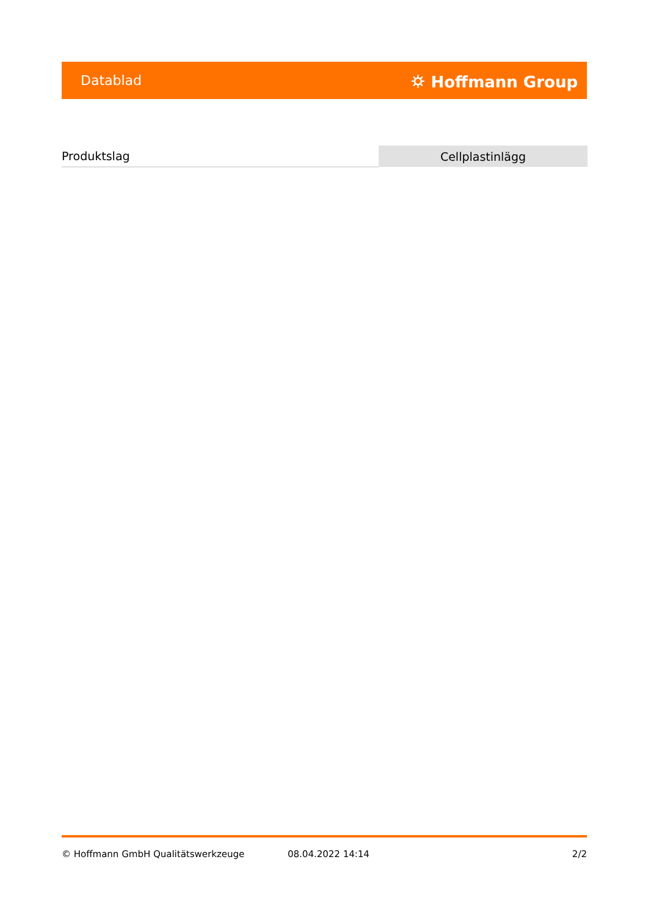Datablad ⛭ Hoffmann Group
| Produktslag | Cellplastinlägg |
© Hoffmann GmbH Qualitätswerkzeuge 08.04.2022 14:14 2/2